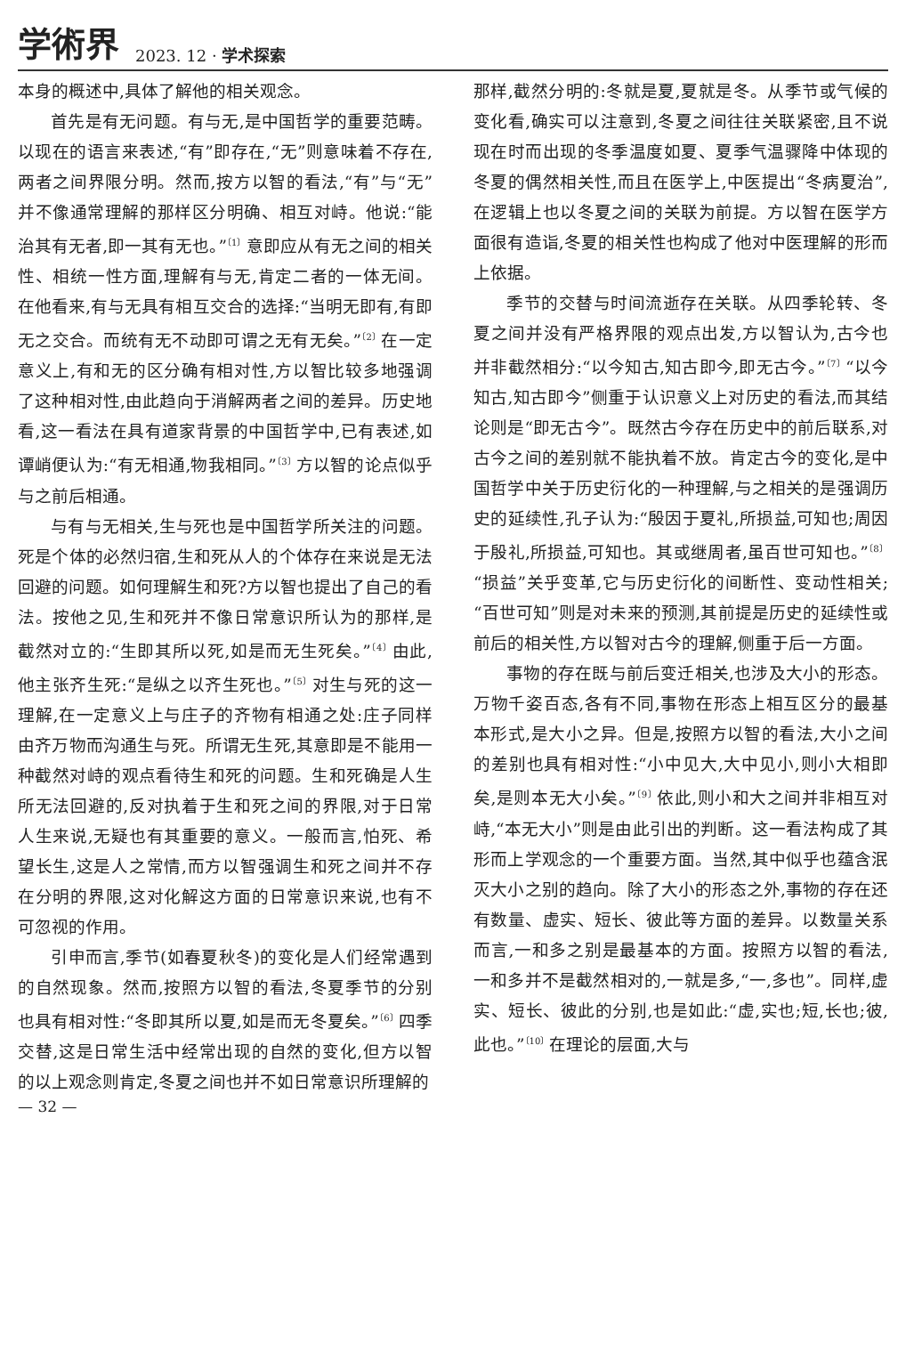学術界 2023. 12 · 学术探索
本身的概述中,具体了解他的相关观念。
首先是有无问题。有与无,是中国哲学的重要范畴。以现在的语言来表述,“有”即存在,“无”则意味着不存在,两者之间界限分明。然而,按方以智的看法,“有”与“无”并不像通常理解的那样区分明确、相互对峙。他说:“能治其有无者,即一其有无也。”<sup>〔1〕</sup>意即应从有无之间的相关性、相统一性方面,理解有与无,肯定二者的一体无间。在他看来,有与无具有相互交合的选择:“当明无即有,有即无之交合。而统有无不动即可谓之无有无矣。”<sup>〔2〕</sup>在一定意义上,有和无的区分确有相对性,方以智比较多地强调了这种相对性,由此趋向于消解两者之间的差异。历史地看,这一看法在具有道家背景的中国哲学中,已有表述,如谭峭便认为:“有无相通,物我相同。”<sup>〔3〕</sup>方以智的论点似乎与之前后相通。
与有与无相关,生与死也是中国哲学所关注的问题。死是个体的必然归宿,生和死从人的个体存在来说是无法回避的问题。如何理解生和死?方以智也提出了自己的看法。按他之见,生和死并不像日常意识所认为的那样,是截然对立的:“生即其所以死,如是而无生死矣。”<sup>〔4〕</sup>由此,他主张齐生死:“是纵之以齐生死也。”<sup>〔5〕</sup>对生与死的这一理解,在一定意义上与庄子的齐物有相通之处:庄子同样由齐万物而沟通生与死。所谓无生死,其意即是不能用一种截然对峙的观点看待生和死的问题。生和死确是人生所无法回避的,反对执着于生和死之间的界限,对于日常人生来说,无疑也有其重要的意义。一般而言,怕死、希望长生,这是人之常情,而方以智强调生和死之间并不存在分明的界限,这对化解这方面的日常意识来说,也有不可忽视的作用。
引申而言,季节(如春夏秋冬)的变化是人们经常遇到的自然现象。然而,按照方以智的看法,冬夏季节的分别也具有相对性:“冬即其所以夏,如是而无冬夏矣。”<sup>〔6〕</sup>四季交替,这是日常生活中经常出现的自然的变化,但方以智的以上观念则肯定,冬夏之间也并不如日常意识所理解的
那样,截然分明的:冬就是夏,夏就是冬。从季节或气候的变化看,确实可以注意到,冬夏之间往往关联紧密,且不说现在时而出现的冬季温度如夏、夏季气温骤降中体现的冬夏的偶然相关性,而且在医学上,中医提出“冬病夏治”,在逻辑上也以冬夏之间的关联为前提。方以智在医学方面很有造诣,冬夏的相关性也构成了他对中医理解的形而上依据。
季节的交替与时间流逝存在关联。从四季轮转、冬夏之间并没有严格界限的观点出发,方以智认为,古今也并非截然相分:“以今知古,知古即今,即无古今。”<sup>〔7〕</sup>“以今知古,知古即今”侧重于认识意义上对历史的看法,而其结论则是“即无古今”。既然古今存在历史中的前后联系,对古今之间的差别就不能执着不放。肯定古今的变化,是中国哲学中关于历史衍化的一种理解,与之相关的是强调历史的延续性,孔子认为:“殷因于夏礼,所损益,可知也;周因于殷礼,所损益,可知也。其或继周者,虽百世可知也。”<sup>〔8〕</sup>“损益”关乎变革,它与历史衍化的间断性、变动性相关;“百世可知”则是对未来的预测,其前提是历史的延续性或前后的相关性,方以智对古今的理解,侧重于后一方面。
事物的存在既与前后变迁相关,也涉及大小的形态。万物千姿百态,各有不同,事物在形态上相互区分的最基本形式,是大小之异。但是,按照方以智的看法,大小之间的差别也具有相对性:“小中见大,大中见小,则小大相即矣,是则本无大小矣。”<sup>〔9〕</sup>依此,则小和大之间并非相互对峙,“本无大小”则是由此引出的判断。这一看法构成了其形而上学观念的一个重要方面。当然,其中似乎也蕴含泯灭大小之别的趋向。除了大小的形态之外,事物的存在还有数量、虚实、短长、彼此等方面的差异。以数量关系而言,一和多之别是最基本的方面。按照方以智的看法,一和多并不是截然相对的,一就是多,“一,多也”。同样,虚实、短长、彼此的分别,也是如此:“虚,实也;短,长也;彼,此也。”<sup>〔10〕</sup>在理论的层面,大与
— 32 —